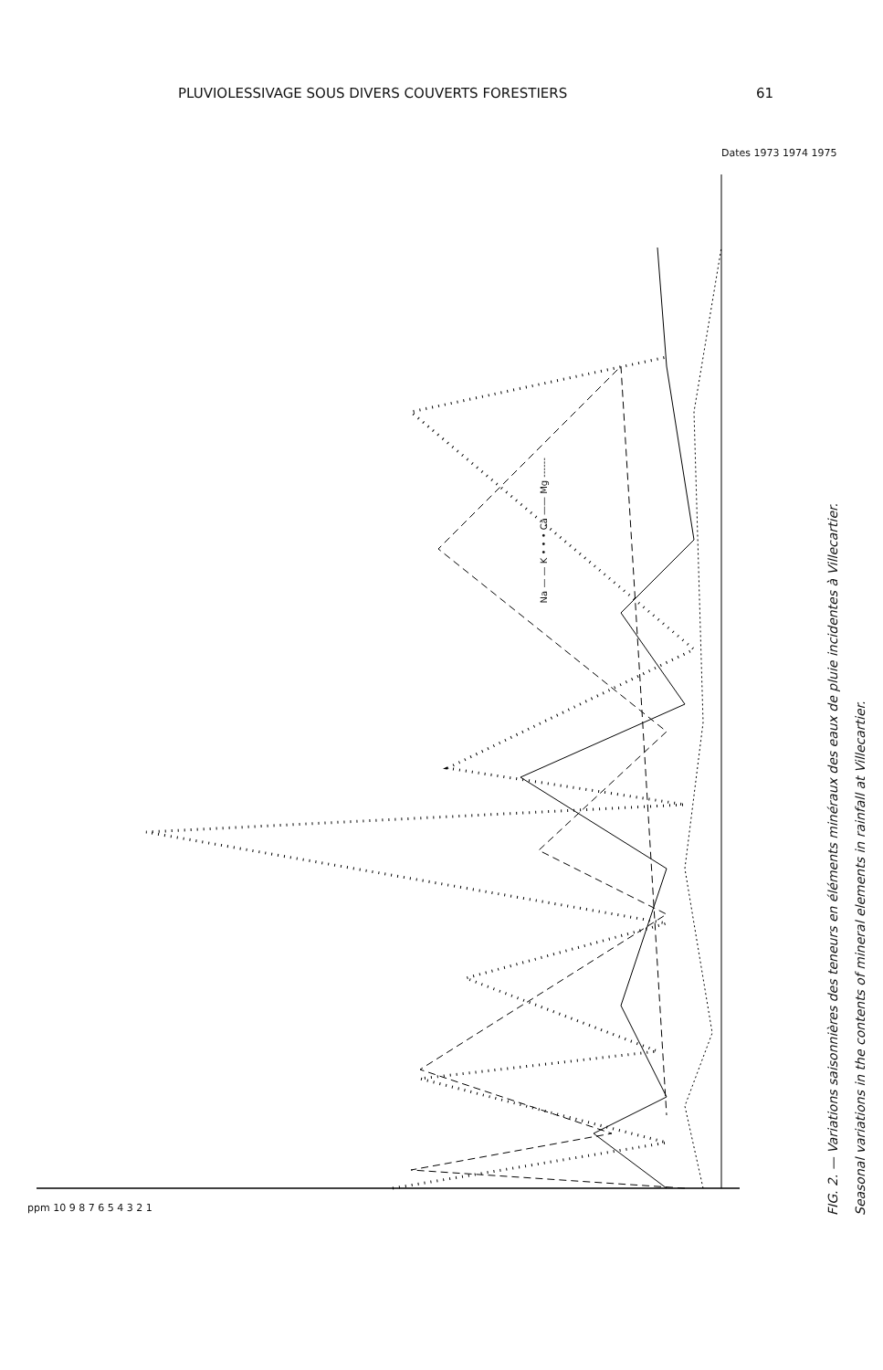PLUVIOLESSIVAGE SOUS DIVERS COUVERTS FORESTIERS 61
Na — — K • • • Ca —— Mg ------
FIG. 2. — Variations saisonnières des teneurs en éléments minéraux des eaux de pluie incidentes à Villecartier.
Seasonal variations in the contents of mineral elements in rainfall at Villecartier.
ppm 10 9 8 7 6 5 4 3 2 1
Dates 1973 1974 1975